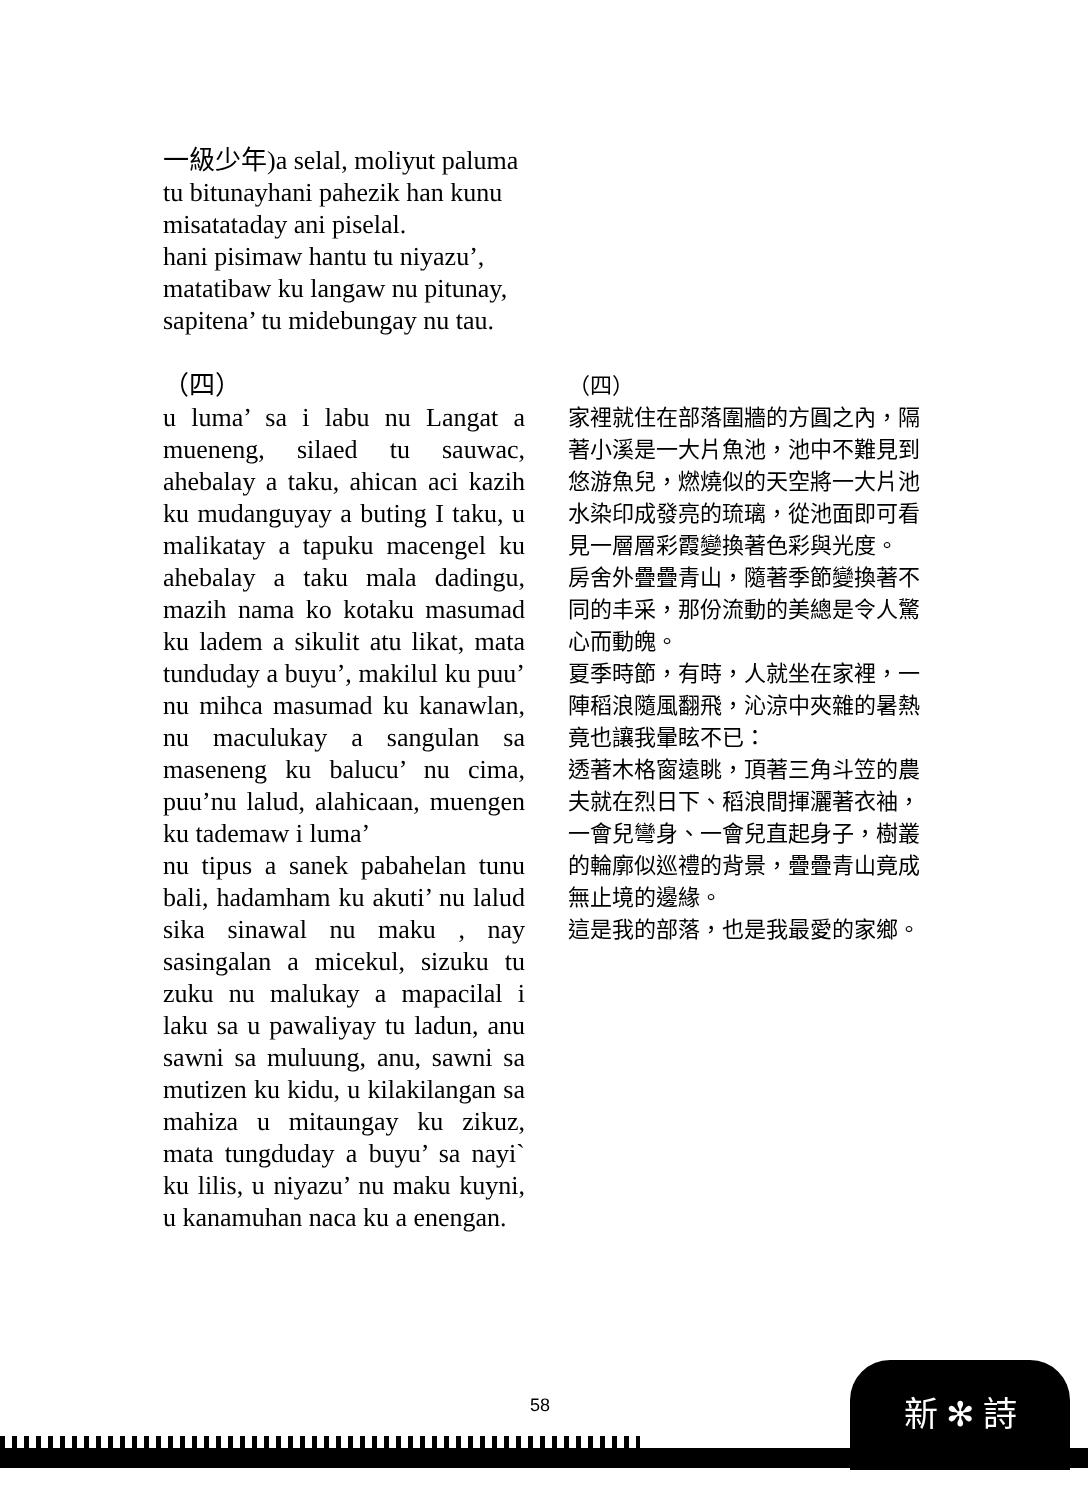一級少年)a selal, moliyut paluma tu bitunayhani pahezik han kunu misatataday ani piselal.
hani pisimaw hantu tu niyazu’, matatibaw ku langaw nu pitunay, sapitena’ tu midebungay nu tau.
（四）
u luma’ sa i labu nu Langat a mueneng, silaed tu sauwac, ahebalay a taku, ahican aci kazih ku mudanguyay a buting I taku, u malikatay a tapuku macengel ku ahebalay a taku mala dadingu, mazih nama ko kotaku masumad ku ladem a sikulit atu likat, mata tunduday a buyu’, makilul ku puu’ nu mihca masumad ku kanawlan, nu maculukay a sangulan sa maseneng ku balucu’ nu cima, puu’nu lalud, alahicaan, muengen ku tademaw i luma’
nu tipus a sanek pabahelan tunu bali, hadamham ku akuti’ nu lalud sika sinawal nu maku , nay sasingalan a micekul, sizuku tu zuku nu malukay a mapacilal i laku sa u pawaliyay tu ladun, anu sawni sa muluung, anu, sawni sa mutizen ku kidu, u kilakilangan sa mahiza u mitaungay ku zikuz, mata tungduday a buyu’ sa nayi` ku lilis, u niyazu’ nu maku kuyni, u kanamuhan naca ku a enengan.
（四）
家裡就住在部落圍牆的方圓之內，隔著小溪是一大片魚池，池中不難見到悠游魚兒，燃燒似的天空將一大片池水染印成發亮的琉璃，從池面即可看見一層層彩霞變換著色彩與光度。
房舍外疊疊青山，隨著季節變換著不同的丰采，那份流動的美總是令人驚心而動魄。
夏季時節，有時，人就坐在家裡，一陣稻浪隨風翻飛，沁涼中夾雜的暑熱竟也讓我暈眩不已：
透著木格窗遠眺，頂著三角斗笠的農夫就在烈日下、稻浪間揮灑著衣袖，一會兒彎身、一會兒直起身子，樹叢的輪廓似巡禮的背景，疊疊青山竟成無止境的邊緣。
這是我的部落，也是我最愛的家鄉。
58
新 ✻ 詩